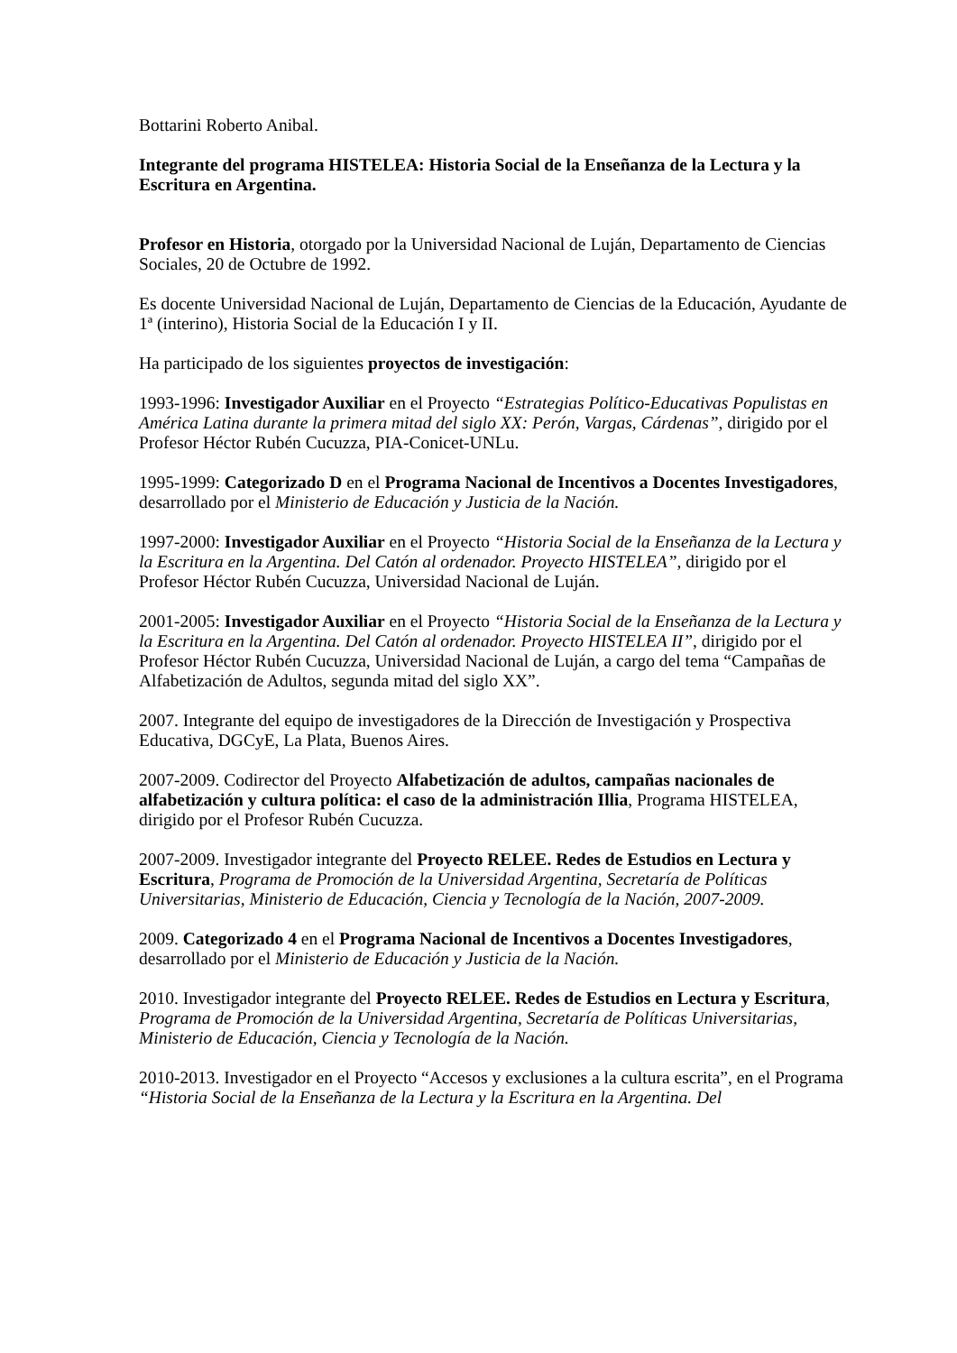Bottarini Roberto Anibal.
Integrante del programa HISTELEA: Historia Social de la Enseñanza de la Lectura y la Escritura en Argentina.
Profesor en Historia, otorgado por la Universidad Nacional de Luján, Departamento de Ciencias Sociales, 20 de Octubre de 1992.
Es docente Universidad Nacional de Luján, Departamento de Ciencias de la Educación, Ayudante de 1ª (interino), Historia Social de la Educación I y II.
Ha participado de los siguientes proyectos de investigación:
1993-1996: Investigador Auxiliar en el Proyecto “Estrategias Político-Educativas Populistas en América Latina durante la primera mitad del siglo XX: Perón, Vargas, Cárdenas”, dirigido por el Profesor Héctor Rubén Cucuzza, PIA-Conicet-UNLu.
1995-1999: Categorizado D en el Programa Nacional de Incentivos a Docentes Investigadores, desarrollado por el Ministerio de Educación y Justicia de la Nación.
1997-2000: Investigador Auxiliar en el Proyecto “Historia Social de la Enseñanza de la Lectura y la Escritura en la Argentina. Del Catón al ordenador. Proyecto HISTELEA”, dirigido por el Profesor Héctor Rubén Cucuzza, Universidad Nacional de Luján.
2001-2005: Investigador Auxiliar en el Proyecto “Historia Social de la Enseñanza de la Lectura y la Escritura en la Argentina. Del Catón al ordenador. Proyecto HISTELEA II”, dirigido por el Profesor Héctor Rubén Cucuzza, Universidad Nacional de Luján, a cargo del tema “Campañas de Alfabetización de Adultos, segunda mitad del siglo XX”.
2007. Integrante del equipo de investigadores de la Dirección de Investigación y Prospectiva Educativa, DGCyE, La Plata, Buenos Aires.
2007-2009. Codirector del Proyecto Alfabetización de adultos, campañas nacionales de alfabetización y cultura política: el caso de la administración Illia, Programa HISTELEA, dirigido por el Profesor Rubén Cucuzza.
2007-2009. Investigador integrante del Proyecto RELEE. Redes de Estudios en Lectura y Escritura, Programa de Promoción de la Universidad Argentina, Secretaría de Políticas Universitarias, Ministerio de Educación, Ciencia y Tecnología de la Nación, 2007-2009.
2009. Categorizado 4 en el Programa Nacional de Incentivos a Docentes Investigadores, desarrollado por el Ministerio de Educación y Justicia de la Nación.
2010. Investigador integrante del Proyecto RELEE. Redes de Estudios en Lectura y Escritura, Programa de Promoción de la Universidad Argentina, Secretaría de Políticas Universitarias, Ministerio de Educación, Ciencia y Tecnología de la Nación.
2010-2013. Investigador en el Proyecto “Accesos y exclusiones a la cultura escrita”, en el Programa “Historia Social de la Enseñanza de la Lectura y la Escritura en la Argentina. Del